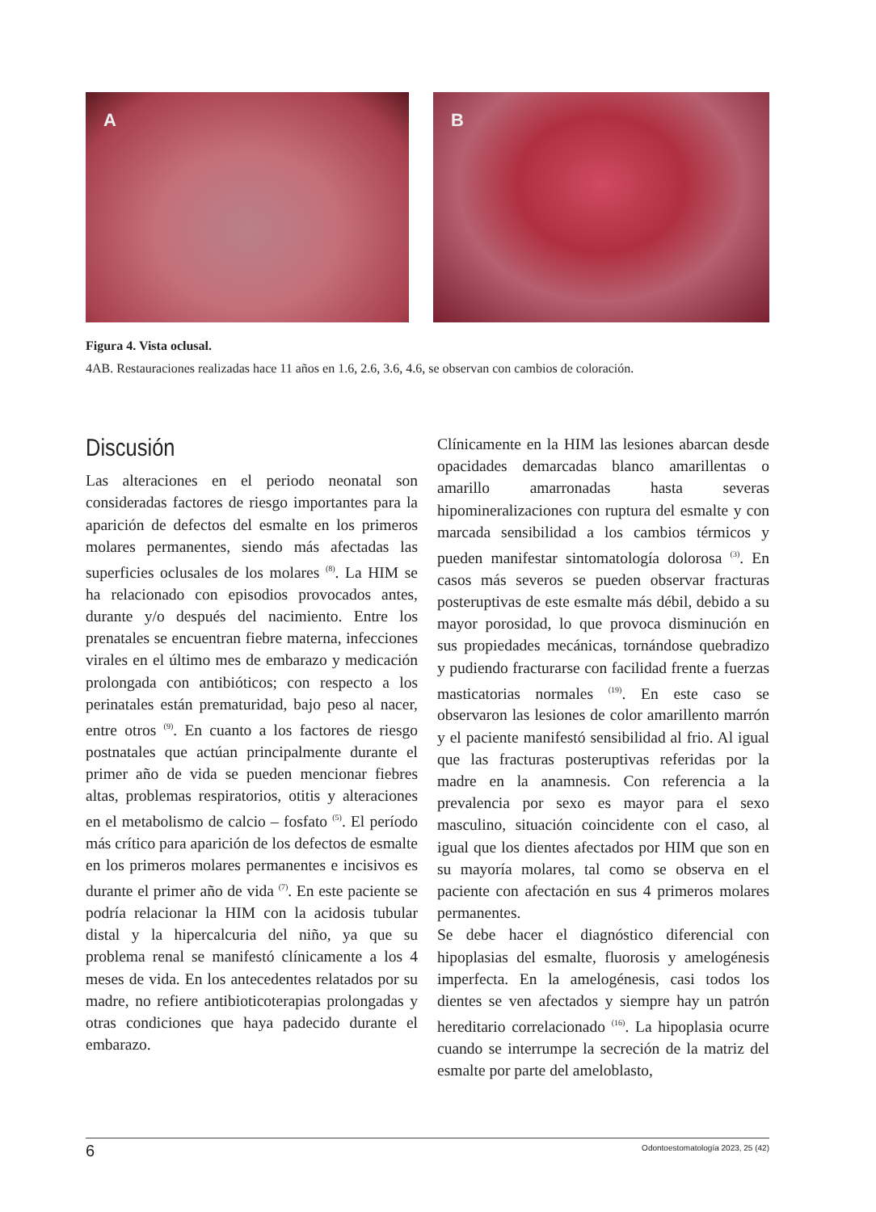A
B
Figura 4. Vista oclusal.
4AB. Restauraciones realizadas hace 11 años en 1.6, 2.6, 3.6, 4.6, se observan con cambios de coloración.
Discusión
Las alteraciones en el periodo neonatal son consideradas factores de riesgo importantes para la aparición de defectos del esmalte en los primeros molares permanentes, siendo más afectadas las superficies oclusales de los molares <sup>(8)</sup>. La HIM se ha relacionado con episodios provocados antes, durante y/o después del nacimiento. Entre los prenatales se encuentran fiebre materna, infecciones virales en el último mes de embarazo y medicación prolongada con antibióticos; con respecto a los perinatales están prematuridad, bajo peso al nacer, entre otros <sup>(9)</sup>. En cuanto a los factores de riesgo postnatales que actúan principalmente durante el primer año de vida se pueden mencionar fiebres altas, problemas respiratorios, otitis y alteraciones en el metabolismo de calcio – fosfato <sup>(5)</sup>. El período más crítico para aparición de los defectos de esmalte en los primeros molares permanentes e incisivos es durante el primer año de vida <sup>(7)</sup>. En este paciente se podría relacionar la HIM con la acidosis tubular distal y la hipercalcuria del niño, ya que su problema renal se manifestó clínicamente a los 4 meses de vida. En los antecedentes relatados por su madre, no refiere antibioticoterapias prolongadas y otras condiciones que haya padecido durante el embarazo.
Clínicamente en la HIM las lesiones abarcan desde opacidades demarcadas blanco amarillentas o amarillo amarronadas hasta severas hipomineralizaciones con ruptura del esmalte y con marcada sensibilidad a los cambios térmicos y pueden manifestar sintomatología dolorosa <sup>(3)</sup>. En casos más severos se pueden observar fracturas posteruptivas de este esmalte más débil, debido a su mayor porosidad, lo que provoca disminución en sus propiedades mecánicas, tornándose quebradizo y pudiendo fracturarse con facilidad frente a fuerzas masticatorias normales <sup>(19)</sup>. En este caso se observaron las lesiones de color amarillento marrón y el paciente manifestó sensibilidad al frio. Al igual que las fracturas posteruptivas referidas por la madre en la anamnesis. Con referencia a la prevalencia por sexo es mayor para el sexo masculino, situación coincidente con el caso, al igual que los dientes afectados por HIM que son en su mayoría molares, tal como se observa en el paciente con afectación en sus 4 primeros molares permanentes.
Se debe hacer el diagnóstico diferencial con hipoplasias del esmalte, fluorosis y amelogénesis imperfecta. En la amelogénesis, casi todos los dientes se ven afectados y siempre hay un patrón hereditario correlacionado <sup>(16)</sup>. La hipoplasia ocurre cuando se interrumpe la secreción de la matriz del esmalte por parte del ameloblasto,
6 Odontoestomatología 2023, 25 (42)